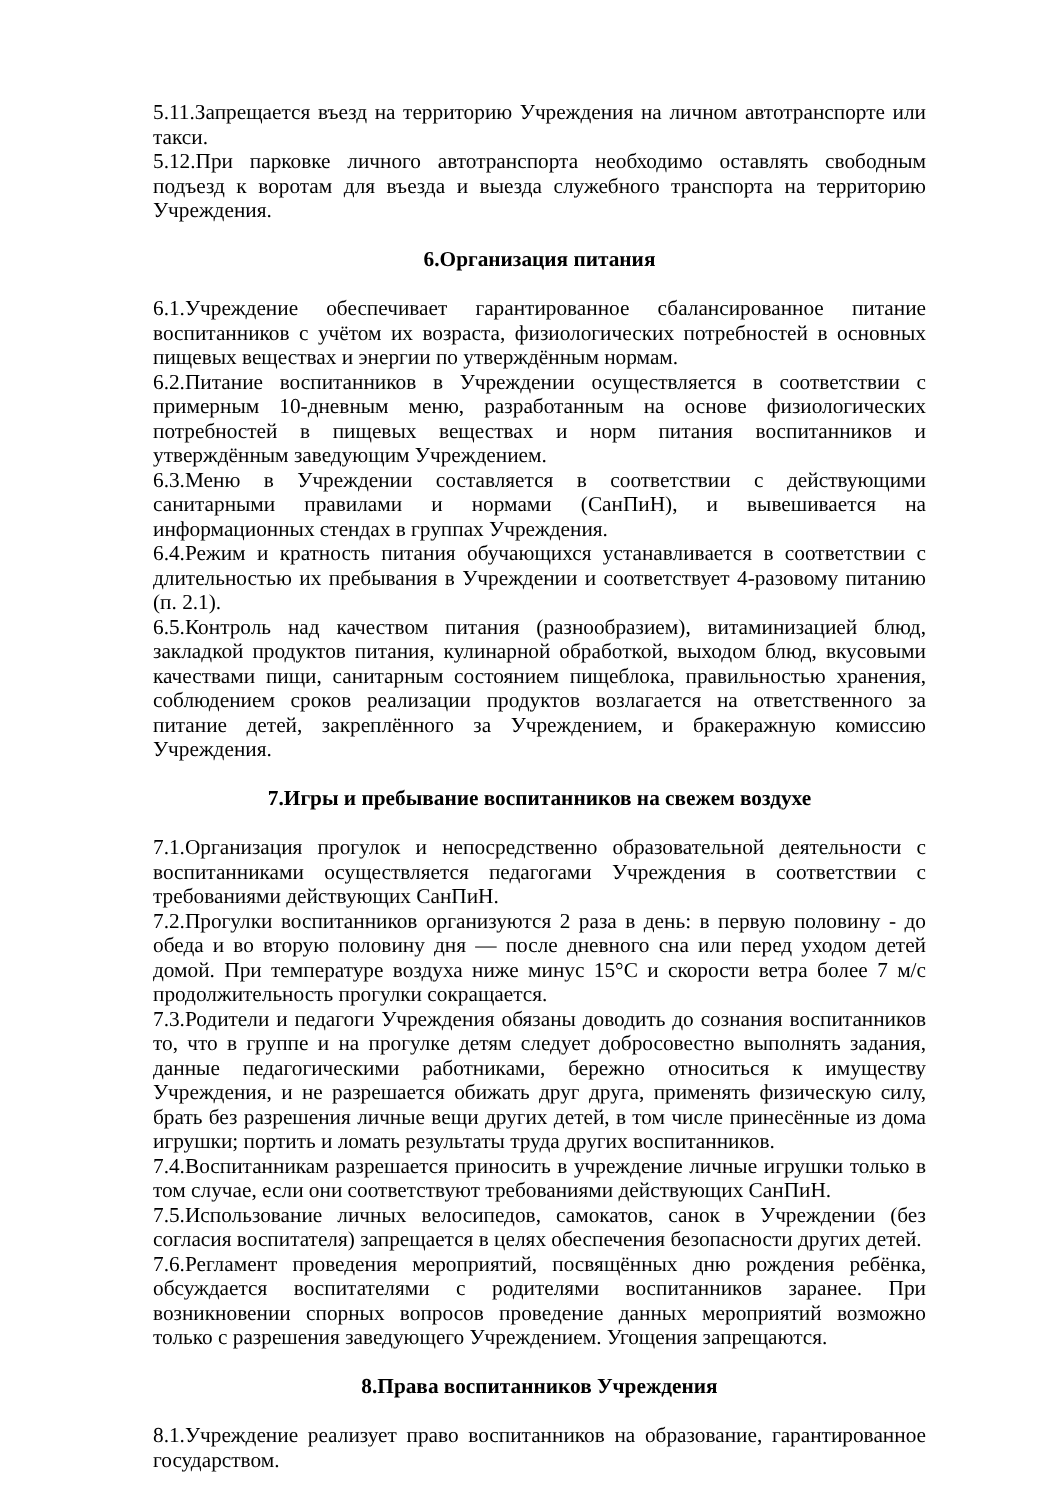5.11.Запрещается въезд на территорию Учреждения на личном автотранспорте или такси.
5.12.При парковке личного автотранспорта необходимо оставлять свободным подъезд к воротам для въезда и выезда служебного транспорта на территорию Учреждения.
6.Организация питания
6.1.Учреждение обеспечивает гарантированное сбалансированное питание воспитанников с учётом их возраста, физиологических потребностей в основных пищевых веществах и энергии по утверждённым нормам.
6.2.Питание воспитанников в Учреждении осуществляется в соответствии с примерным 10-дневным меню, разработанным на основе физиологических потребностей в пищевых веществах и норм питания воспитанников и утверждённым заведующим Учреждением.
6.3.Меню в Учреждении составляется в соответствии с действующими санитарными правилами и нормами (СанПиН), и вывешивается на информационных стендах в группах Учреждения.
6.4.Режим и кратность питания обучающихся устанавливается в соответствии с длительностью их пребывания в Учреждении и соответствует 4-разовому питанию (п. 2.1).
6.5.Контроль над качеством питания (разнообразием), витаминизацией блюд, закладкой продуктов питания, кулинарной обработкой, выходом блюд, вкусовыми качествами пищи, санитарным состоянием пищеблока, правильностью хранения, соблюдением сроков реализации продуктов возлагается на ответственного за питание детей, закреплённого за Учреждением, и бракеражную комиссию Учреждения.
7.Игры и пребывание воспитанников на свежем воздухе
7.1.Организация прогулок и непосредственно образовательной деятельности с воспитанниками осуществляется педагогами Учреждения в соответствии с требованиями действующих СанПиН.
7.2.Прогулки воспитанников организуются 2 раза в день: в первую половину - до обеда и во вторую половину дня — после дневного сна или перед уходом детей домой. При температуре воздуха ниже минус 15°С и скорости ветра более 7 м/с продолжительность прогулки сокращается.
7.3.Родители и педагоги Учреждения обязаны доводить до сознания воспитанников то, что в группе и на прогулке детям следует добросовестно выполнять задания, данные педагогическими работниками, бережно относиться к имуществу Учреждения, и не разрешается обижать друг друга, применять физическую силу, брать без разрешения личные вещи других детей, в том числе принесённые из дома игрушки; портить и ломать результаты труда других воспитанников.
7.4.Воспитанникам разрешается приносить в учреждение личные игрушки только в том случае, если они соответствуют требованиями действующих СанПиН.
7.5.Использование личных велосипедов, самокатов, санок в Учреждении (без согласия воспитателя) запрещается в целях обеспечения безопасности других детей.
7.6.Регламент проведения мероприятий, посвящённых дню рождения ребёнка, обсуждается воспитателями с родителями воспитанников заранее. При возникновении спорных вопросов проведение данных мероприятий возможно только с разрешения заведующего Учреждением. Угощения запрещаются.
8.Права воспитанников Учреждения
8.1.Учреждение реализует право воспитанников на образование, гарантированное государством.